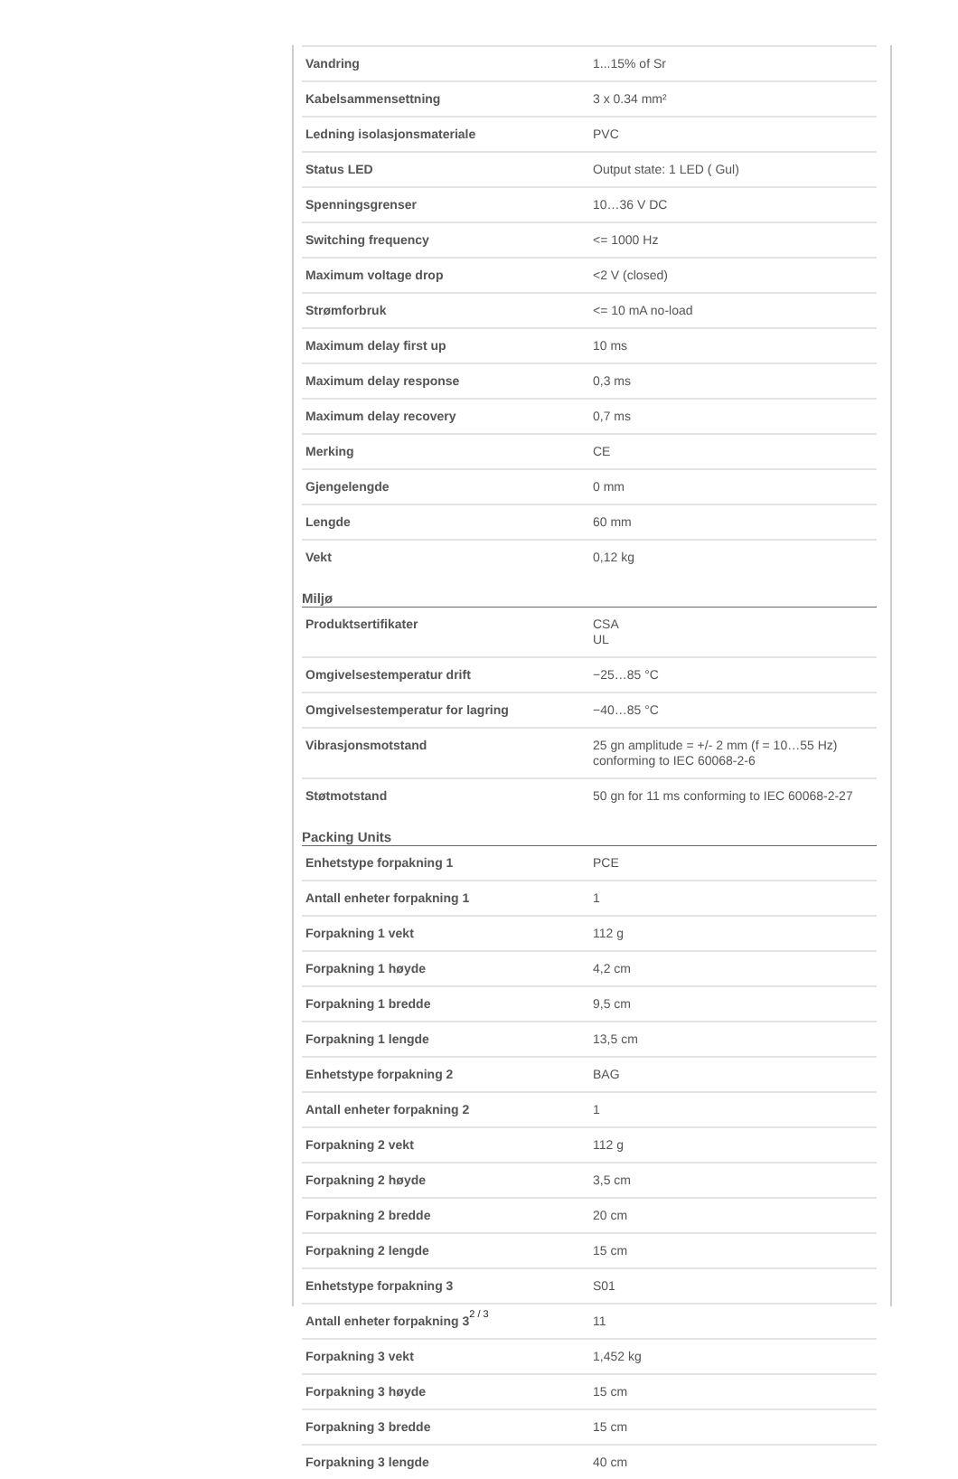| Vandring | 1...15% of Sr |
| Kabelsammensettning | 3 x 0.34 mm² |
| Ledning isolasjonsmateriale | PVC |
| Status LED | Output state: 1 LED ( Gul) |
| Spenningsgrenser | 10…36 V DC |
| Switching frequency | <= 1000 Hz |
| Maximum voltage drop | <2 V (closed) |
| Strømforbruk | <= 10 mA no-load |
| Maximum delay first up | 10 ms |
| Maximum delay response | 0,3 ms |
| Maximum delay recovery | 0,7 ms |
| Merking | CE |
| Gjengelengde | 0 mm |
| Lengde | 60 mm |
| Vekt | 0,12 kg |
Miljø
| Produktsertifikater | CSA UL |
| Omgivelsestemperatur drift | −25…85 °C |
| Omgivelsestemperatur for lagring | −40…85 °C |
| Vibrasjonsmotstand | 25 gn amplitude = +/- 2 mm (f = 10…55 Hz) conforming to IEC 60068-2-6 |
| Støtmotstand | 50 gn for 11 ms conforming to IEC 60068-2-27 |
Packing Units
| Enhetstype forpakning 1 | PCE |
| Antall enheter forpakning 1 | 1 |
| Forpakning 1 vekt | 112 g |
| Forpakning 1 høyde | 4,2 cm |
| Forpakning 1 bredde | 9,5 cm |
| Forpakning 1 lengde | 13,5 cm |
| Enhetstype forpakning 2 | BAG |
| Antall enheter forpakning 2 | 1 |
| Forpakning 2 vekt | 112 g |
| Forpakning 2 høyde | 3,5 cm |
| Forpakning 2 bredde | 20 cm |
| Forpakning 2 lengde | 15 cm |
| Enhetstype forpakning 3 | S01 |
| Antall enheter forpakning 3 | 11 |
| Forpakning 3 vekt | 1,452 kg |
| Forpakning 3 høyde | 15 cm |
| Forpakning 3 bredde | 15 cm |
| Forpakning 3 lengde | 40 cm |
2 / 3